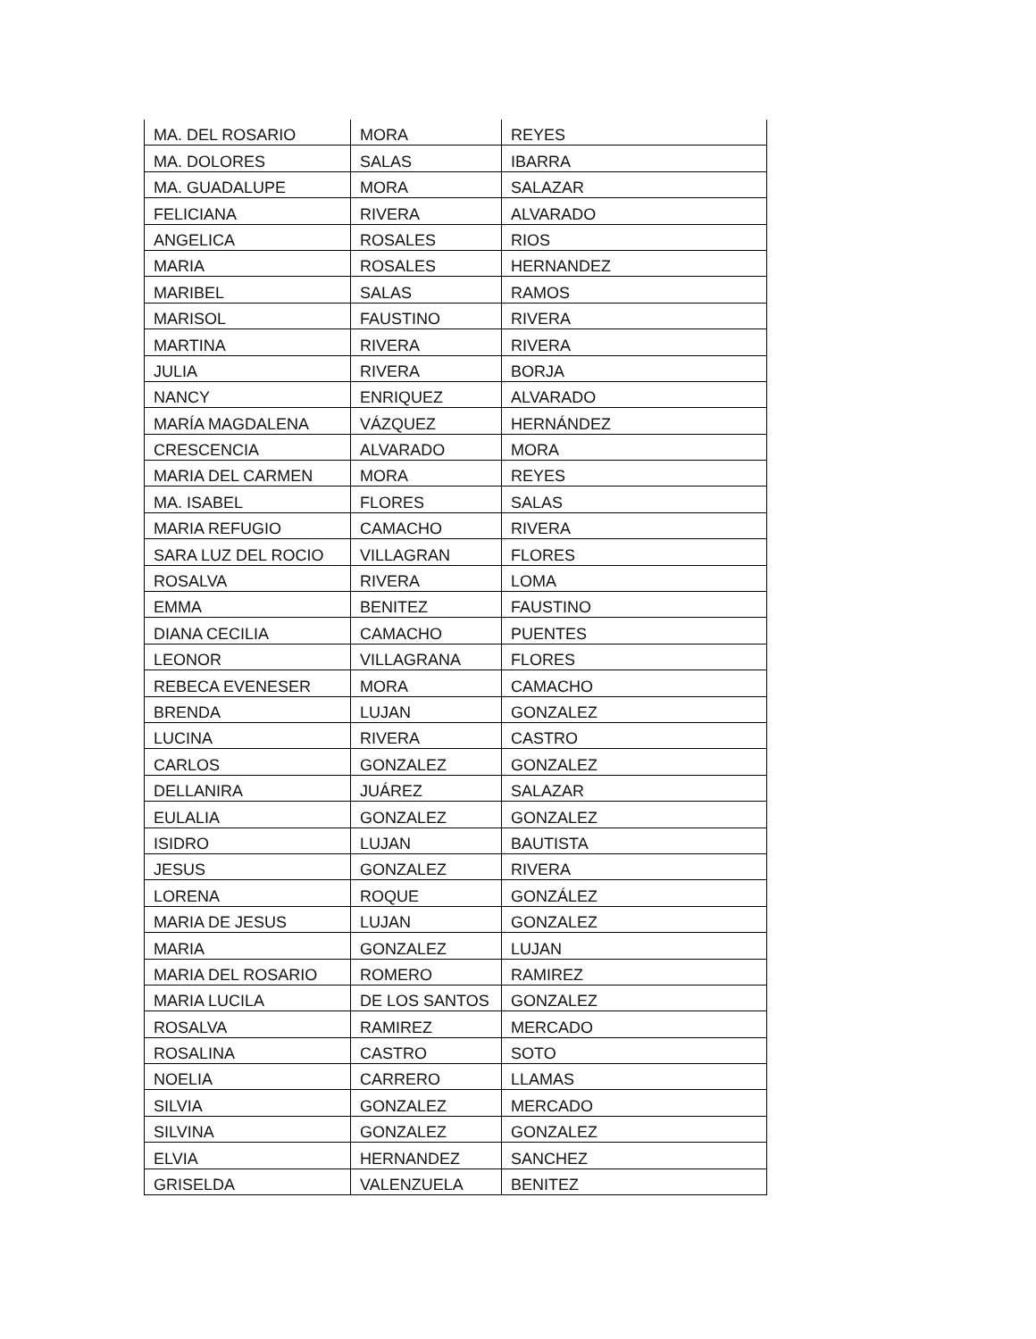| MA. DEL ROSARIO | MORA | REYES |
| MA. DOLORES | SALAS | IBARRA |
| MA. GUADALUPE | MORA | SALAZAR |
| FELICIANA | RIVERA | ALVARADO |
| ANGELICA | ROSALES | RIOS |
| MARIA | ROSALES | HERNANDEZ |
| MARIBEL | SALAS | RAMOS |
| MARISOL | FAUSTINO | RIVERA |
| MARTINA | RIVERA | RIVERA |
| JULIA | RIVERA | BORJA |
| NANCY | ENRIQUEZ | ALVARADO |
| MARÍA MAGDALENA | VÁZQUEZ | HERNÁNDEZ |
| CRESCENCIA | ALVARADO | MORA |
| MARIA DEL CARMEN | MORA | REYES |
| MA. ISABEL | FLORES | SALAS |
| MARIA REFUGIO | CAMACHO | RIVERA |
| SARA LUZ DEL ROCIO | VILLAGRAN | FLORES |
| ROSALVA | RIVERA | LOMA |
| EMMA | BENITEZ | FAUSTINO |
| DIANA CECILIA | CAMACHO | PUENTES |
| LEONOR | VILLAGRANA | FLORES |
| REBECA EVENESER | MORA | CAMACHO |
| BRENDA | LUJAN | GONZALEZ |
| LUCINA | RIVERA | CASTRO |
| CARLOS | GONZALEZ | GONZALEZ |
| DELLANIRA | JUÁREZ | SALAZAR |
| EULALIA | GONZALEZ | GONZALEZ |
| ISIDRO | LUJAN | BAUTISTA |
| JESUS | GONZALEZ | RIVERA |
| LORENA | ROQUE | GONZÁLEZ |
| MARIA DE JESUS | LUJAN | GONZALEZ |
| MARIA | GONZALEZ | LUJAN |
| MARIA DEL ROSARIO | ROMERO | RAMIREZ |
| MARIA LUCILA | DE LOS SANTOS | GONZALEZ |
| ROSALVA | RAMIREZ | MERCADO |
| ROSALINA | CASTRO | SOTO |
| NOELIA | CARRERO | LLAMAS |
| SILVIA | GONZALEZ | MERCADO |
| SILVINA | GONZALEZ | GONZALEZ |
| ELVIA | HERNANDEZ | SANCHEZ |
| GRISELDA | VALENZUELA | BENITEZ |